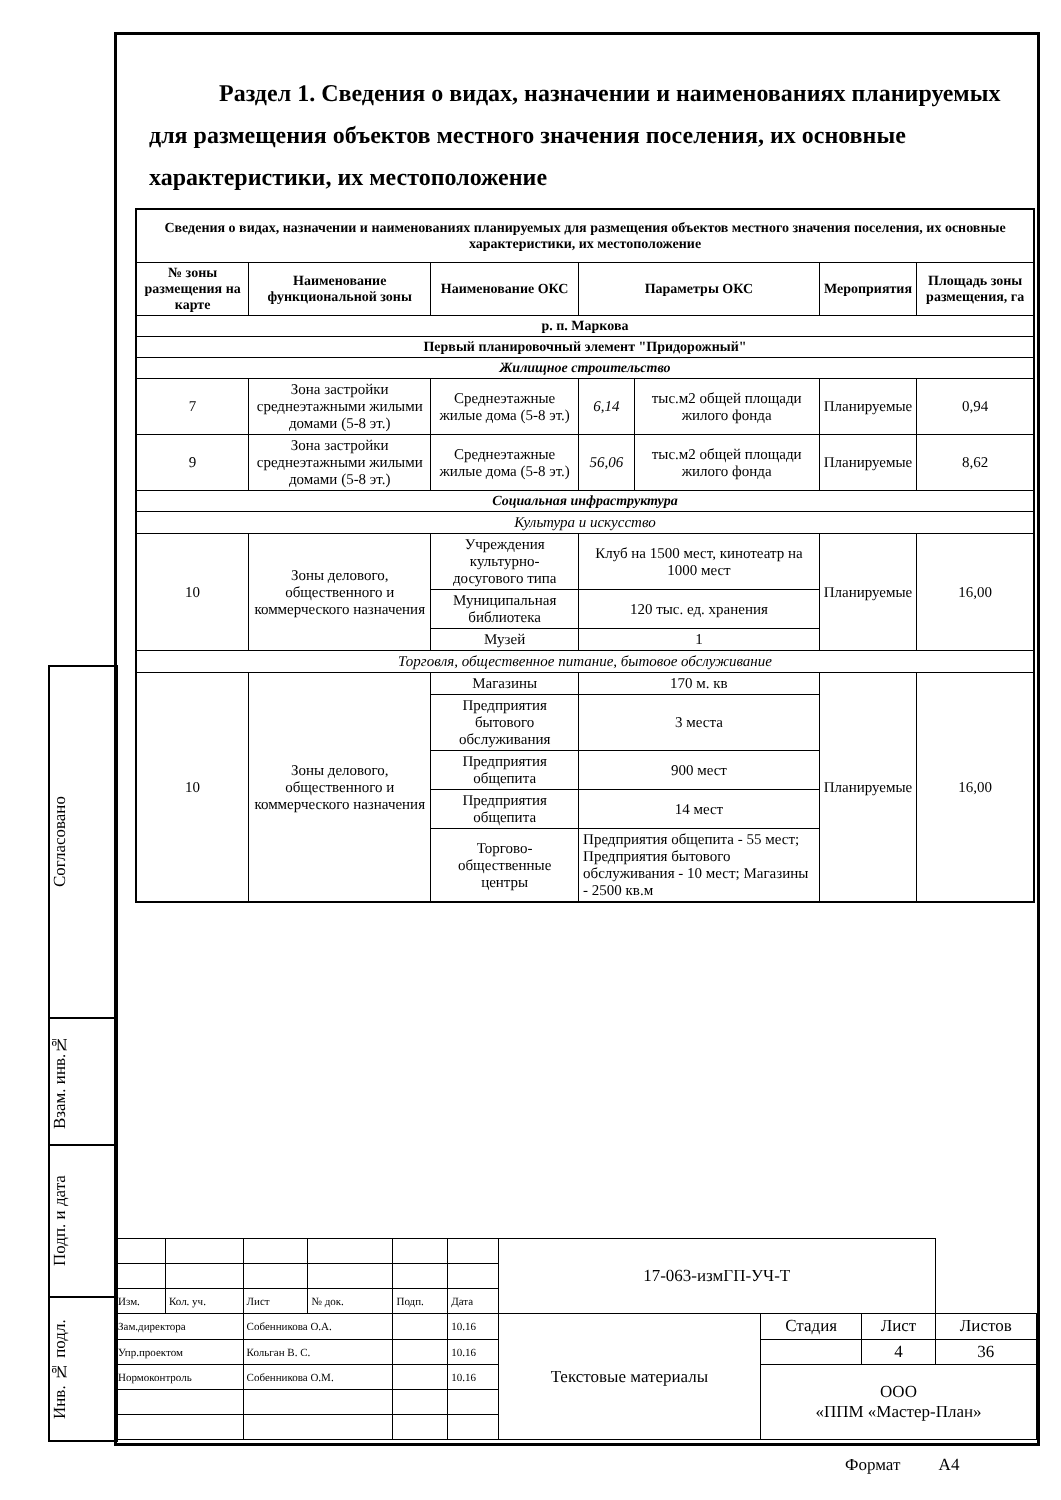Раздел 1. Сведения о видах, назначении и наименованиях планируемых для размещения объектов местного значения поселения, их основные характеристики, их местоположение
| Сведения о видах, назначении и наименованиях планируемых для размещения объектов местного значения поселения, их основные характеристики, их местоположение | | | | | | |
| --- | --- | --- | --- | --- | --- | --- |
| № зоны размещения на карте | Наименование функциональной зоны | Наименование ОКС | Параметры ОКС | | Мероприятия | Площадь зоны размещения, га |
| р. п. Маркова | | | | | | |
| Первый планировочный элемент "Придорожный" | | | | | | |
| Жилищное строительство | | | | | | |
| 7 | Зона застройки среднеэтажными жилыми домами (5-8 эт.) | Среднеэтажные жилые дома (5-8 эт.) | 6,14 | тыс.м2 общей площади жилого фонда | Планируемые | 0,94 |
| 9 | Зона застройки среднеэтажными жилыми домами (5-8 эт.) | Среднеэтажные жилые дома (5-8 эт.) | 56,06 | тыс.м2 общей площади жилого фонда | Планируемые | 8,62 |
| Социальная инфраструктура | | | | | | |
| Культура и искусство | | | | | | |
| 10 | Зоны делового, общественного и коммерческого назначения | Учреждения культурно-досугового типа | Клуб на 1500 мест, кинотеатр на 1000 мест | | Планируемые | 16,00 |
| | | Муниципальная библиотека | 120 тыс. ед. хранения | | | |
| | | Музей | 1 | | | |
| Торговля, общественное питание, бытовое обслуживание | | | | | | |
| 10 | Зоны делового, общественного и коммерческого назначения | Магазины | 170 м. кв | | Планируемые | 16,00 |
| | | Предприятия бытового обслуживания | 3 места | | | |
| | | Предприятия общепита | 900 мест | | | |
| | | Предприятия общепита | 14 мест | | | |
| | | Торгово-общественные центры | Предприятия общепита - 55 мест; Предприятия бытового обслуживания - 10 мест; Магазины - 2500 кв.м | | | |
Согласовано
Взам. инв.№
Подп. и дата
Инв. № подл.
| | | | | | | 17-063-измГП-УЧ-Т | | | |
| Изм. | Кол. уч. | Лист | № док. | Подп. | Дата | | | | |
| Зам.директора | | Собенникова О.А. | | | 10.16 | Текстовые материалы | Стадия | Лист | Листов |
| Упр.проектом | | Кольган В. С. | | | 10.16 | | | 4 | 36 |
| Нормоконтроль | | Собенникова О.М. | | | 10.16 | | ООО «ППМ «Мастер-План» | | |
Формат А4